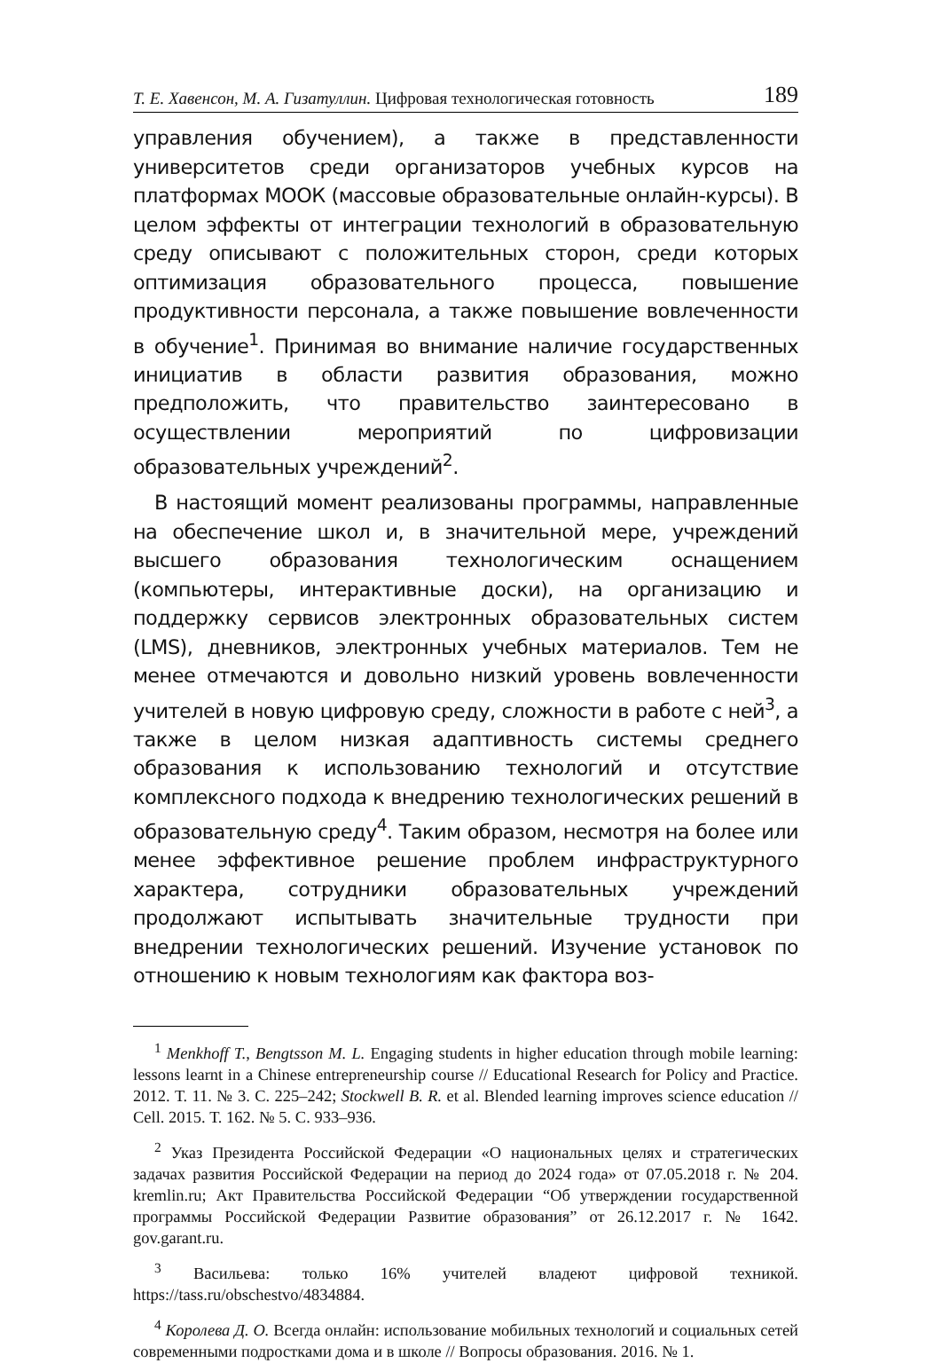Т. Е. Хавенсон, М. А. Гизатуллин. Цифровая технологическая готовность 189
управления обучением), а также в представленности университетов среди организаторов учебных курсов на платформах МООК (массовые образовательные онлайн-курсы). В целом эффекты от интеграции технологий в образовательную среду описывают с положительных сторон, среди которых оптимизация образовательного процесса, повышение продуктивности персонала, а также повышение вовлеченности в обучение<sup>1</sup>. Принимая во внимание наличие государственных инициатив в области развития образования, можно предположить, что правительство заинтересовано в осуществлении мероприятий по цифровизации образовательных учреждений<sup>2</sup>.
В настоящий момент реализованы программы, направленные на обеспечение школ и, в значительной мере, учреждений высшего образования технологическим оснащением (компьютеры, интерактивные доски), на организацию и поддержку сервисов электронных образовательных систем (LMS), дневников, электронных учебных материалов. Тем не менее отмечаются и довольно низкий уровень вовлеченности учителей в новую цифровую среду, сложности в работе с ней<sup>3</sup>, а также в целом низкая адаптивность системы среднего образования к использованию технологий и отсутствие комплексного подхода к внедрению технологических решений в образовательную среду<sup>4</sup>. Таким образом, несмотря на более или менее эффективное решение проблем инфраструктурного характера, сотрудники образовательных учреждений продолжают испытывать значительные трудности при внедрении технологических решений. Изучение установок по отношению к новым технологиям как фактора воз-
<sup>1</sup> Menkhoff T., Bengtsson M. L. Engaging students in higher education through mobile learning: lessons learnt in a Chinese entrepreneurship course // Educational Research for Policy and Practice. 2012. Т. 11. № 3. С. 225–242; Stockwell B. R. et al. Blended learning improves science education // Cell. 2015. Т. 162. № 5. С. 933–936.
<sup>2</sup> Указ Президента Российской Федерации «О национальных целях и стратегических задачах развития Российской Федерации на период до 2024 года» от 07.05.2018 г. № 204. kremlin.ru; Акт Правительства Российской Федерации “Об утверждении государственной программы Российской Федерации Развитие образования” от 26.12.2017 г. № 1642. gov.garant.ru.
<sup>3</sup> Васильева: только 16% учителей владеют цифровой техникой. https://tass.ru/obschestvo/4834884.
<sup>4</sup> Королева Д. О. Всегда онлайн: использование мобильных технологий и социальных сетей современными подростками дома и в школе // Вопросы образования. 2016. № 1.